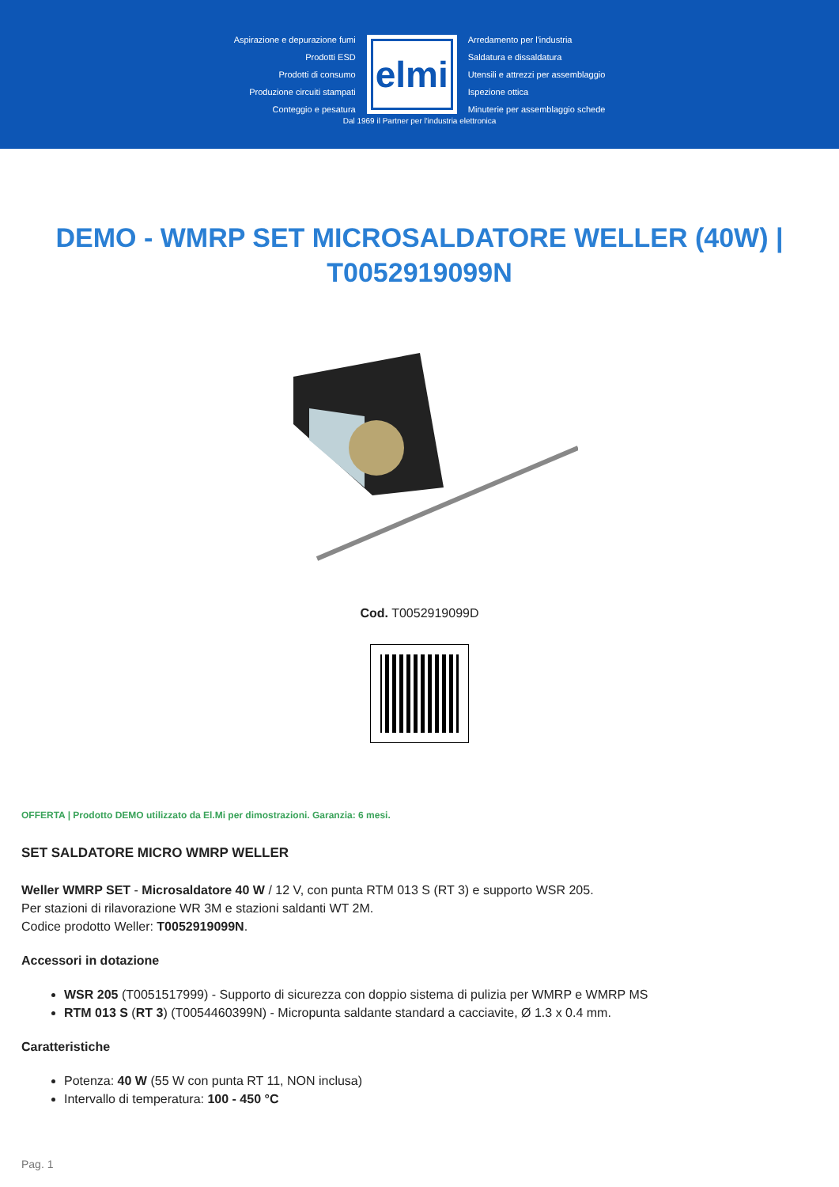Aspirazione e depurazione fumi
Prodotti ESD
Prodotti di consumo
Produzione circuiti stampati
Conteggio e pesatura
elmi
Arredamento per l'industria
Saldatura e dissaldatura
Utensili e attrezzi per assemblaggio
Ispezione ottica
Minuterie per assemblaggio schede
Dal 1969 il Partner per l'industria elettronica
DEMO - WMRP SET MICROSALDATORE WELLER (40W) | T0052919099N
Cod. T0052919099D
OFFERTA | Prodotto DEMO utilizzato da El.Mi per dimostrazioni. Garanzia: 6 mesi.
SET SALDATORE MICRO WMRP WELLER
Weller WMRP SET - Microsaldatore 40 W / 12 V, con punta RTM 013 S (RT 3) e supporto WSR 205.
Per stazioni di rilavorazione WR 3M e stazioni saldanti WT 2M.
Codice prodotto Weller: T0052919099N.
Accessori in dotazione
WSR 205 (T0051517999) - Supporto di sicurezza con doppio sistema di pulizia per WMRP e WMRP MS
RTM 013 S (RT 3) (T0054460399N) - Micropunta saldante standard a cacciavite, Ø 1.3 x 0.4 mm.
Caratteristiche
Potenza: 40 W (55 W con punta RT 11, NON inclusa)
Intervallo di temperatura: 100 - 450 °C
Pag. 1